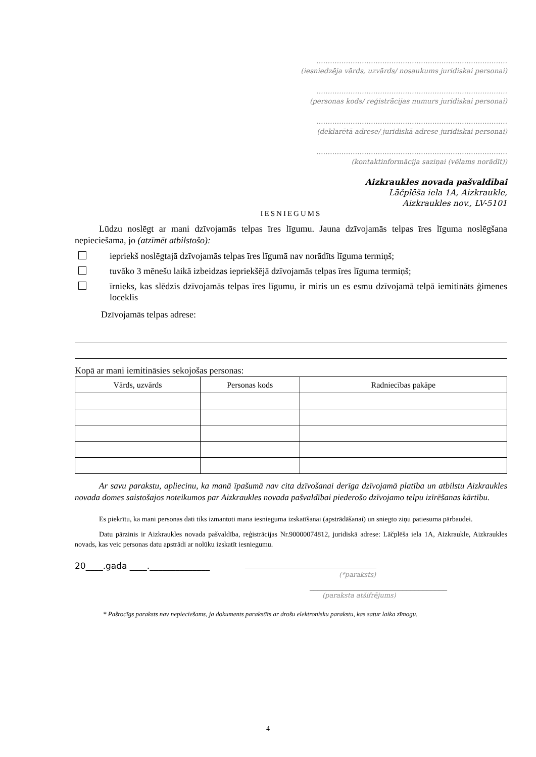…………………………………………………………………………
(iesniedzēja vārds, uzvārds/ nosaukums juridiskai personai)
…………………………………………………………………………
(personas kods/ reģistrācijas numurs juridiskai personai)
…………………………………………………………………………
(deklarētā adrese/ juridiskā adrese juridiskai personai)
…………………………………………………………………………
(kontaktinformācija saziņai (vēlams norādīt))
Aizkraukles novada pašvaldībai
Lāčplēša iela 1A, Aizkraukle,
Aizkraukles nov., LV-5101
IESNIEGUMS
Lūdzu noslēgt ar mani dzīvojamās telpas īres līgumu. Jauna dzīvojamās telpas īres līguma noslēgšana nepieciešama, jo (atzīmēt atbilstošo):
iepriekš noslēgtajā dzīvojamās telpas īres līgumā nav norādīts līguma termiņš;
tuvāko 3 mēnešu laikā izbeidzas iepriekšējā dzīvojamās telpas īres līguma termiņš;
īrnieks, kas slēdzis dzīvojamās telpas īres līgumu, ir miris un es esmu dzīvojamā telpā iemitināts ģimenes loceklis
Dzīvojamās telpas adrese:
Kopā ar mani iemitināsies sekojošas personas:
| Vārds, uzvārds | Personas kods | Radniecības pakāpe |
| --- | --- | --- |
Ar savu parakstu, apliecinu, ka manā īpašumā nav cita dzīvošanai derīga dzīvojamā platība un atbilstu Aizkraukles novada domes saistošajos noteikumos par Aizkraukles novada pašvaldībai piederošo dzīvojamo telpu izīrēšanas kārtību.
Es piekrītu, ka mani personas dati tiks izmantoti mana iesnieguma izskatīšanai (apstrādāšanai) un sniegto ziņu patiesuma pārbaudei.
Datu pārzinis ir Aizkraukles novada pašvaldība, reģistrācijas Nr.90000074812, juridiskā adrese: Lāčplēša iela 1A, Aizkraukle, Aizkraukles novads, kas veic personas datu apstrādi ar nolūku izskatīt iesniegumu.
20____.gada ____.______________ ________________________________________
(*paraksts)
__________________________________
(paraksta atšifrējums)
* Pašrocīgs paraksts nav nepieciešams, ja dokuments parakstīts ar drošu elektronisku parakstu, kas satur laika zīmogu.
4